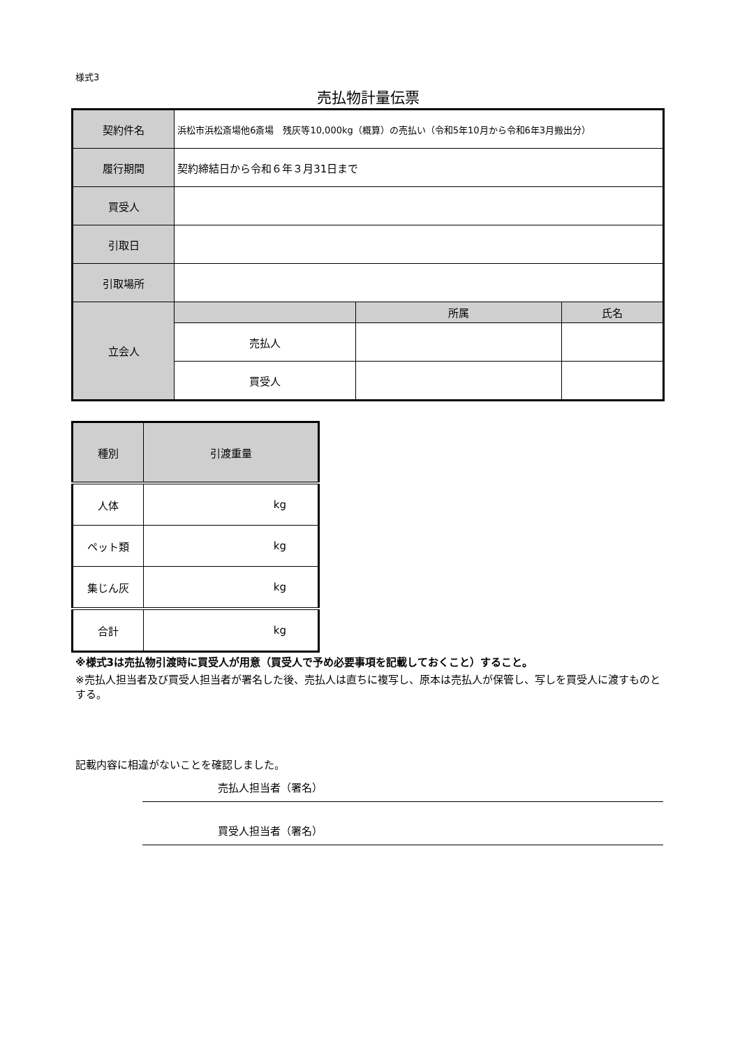様式3
売払物計量伝票
| 契約件名 | 浜松市浜松斎場他6斎場 残灰等10,000kg（概算）の売払い（令和5年10月から令和6年3月搬出分） | | |
| 履行期間 | 契約締結日から令和６年３月31日まで | | |
| 買受人 | | | |
| 引取日 | | | |
| 引取場所 | | | |
| 立会人 | | 所属 | 氏名 |
| | 売払人 | | |
| | 買受人 | | |
| 種別 | 引渡重量 |
| 人体 | kg |
| ペット類 | kg |
| 集じん灰 | kg |
| 合計 | kg |
※様式3は売払物引渡時に買受人が用意（買受人で予め必要事項を記載しておくこと）すること。
※売払人担当者及び買受人担当者が署名した後、売払人は直ちに複写し、原本は売払人が保管し、写しを買受人に渡すものとする。
記載内容に相違がないことを確認しました。
売払人担当者（署名）
買受人担当者（署名）